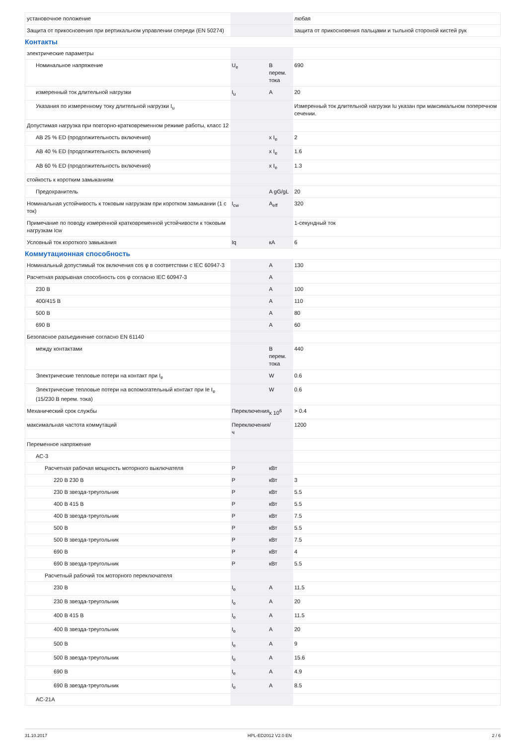| установочное положение | | | любая |
| Защита от прикосновения при вертикальном управлении спереди (EN 50274) | | | защита от прикосновения пальцами и тыльной стороной кистей рук |
Контакты
| электрические параметры | | | |
| Номинальное напряжение | U<sub>e</sub> | В перем. тока | 690 |
| измеренный ток длительной нагрузки | I<sub>u</sub> | A | 20 |
| Указания по измеренному току длительной нагрузки I<sub>u</sub> | | | Измеренный ток длительной нагрузки Iu указан при максимальном поперечном сечении. |
| Допустимая нагрузка при повторно-кратковременном режиме работы, класс 12 | | | |
| AB 25 % ED (продолжительность включения) | | x I<sub>e</sub> | 2 |
| AB 40 % ED (продолжительность включения) | | x I<sub>e</sub> | 1.6 |
| AB 60 % ED (продолжительность включения) | | x I<sub>e</sub> | 1.3 |
| стойкость к коротким замыканиям | | | |
| Предохранитель | | A gG/gL | 20 |
| Номинальная устойчивость к токовым нагрузкам при коротком замыкании (1 с ток) | I<sub>cw</sub> | A<sub>eff</sub> | 320 |
| Примечание по поводу измеренной кратковременной устойчивости к токовым нагрузкам Icw | | | 1-секундный ток |
| Условный ток короткого замыкания | Iq | кА | 6 |
Коммутационная способность
| Номинальный допустимый ток включения cos φ в соответствии с IEC 60947-3 | | A | 130 |
| Расчетная разрывная способность cos φ согласно IEC 60947-3 | | A | |
| 230 В | | A | 100 |
| 400/415 В | | A | 110 |
| 500 В | | A | 80 |
| 690 В | | A | 60 |
| Безопасное разъединение согласно EN 61140 | | | |
| между контактами | | В перем. тока | 440 |
| Электрические тепловые потери на контакт при I<sub>e</sub> | | W | 0.6 |
| Электрические тепловые потери на вспомогательный контакт при Ie I<sub>e</sub> (15/230 В перем. тока) | | W | 0.6 |
| Механический срок службы | Переключения | x 10<sup>6</sup> | > 0.4 |
| максимальная частота коммутаций | Переключения/ч | | 1200 |
| Переменное напряжение | | | |
| AC-3 | | | |
| Расчетная рабочая мощность моторного выключателя | P | кВт | |
| 220 В 230 В | P | кВт | 3 |
| 230 В звезда-треугольник | P | кВт | 5.5 |
| 400 В 415 В | P | кВт | 5.5 |
| 400 В звезда-треугольник | P | кВт | 7.5 |
| 500 В | P | кВт | 5.5 |
| 500 В звезда-треугольник | P | кВт | 7.5 |
| 690 В | P | кВт | 4 |
| 690 В звезда-треугольник | P | кВт | 5.5 |
| Расчетный рабочий ток моторного переключателя | | | |
| 230 В | I<sub>e</sub> | A | 11.5 |
| 230 В звезда-треугольник | I<sub>e</sub> | A | 20 |
| 400 В 415 В | I<sub>e</sub> | A | 11.5 |
| 400 В звезда-треугольник | I<sub>e</sub> | A | 20 |
| 500 В | I<sub>e</sub> | A | 9 |
| 500 В звезда-треугольник | I<sub>e</sub> | A | 15.6 |
| 690 В | I<sub>e</sub> | A | 4.9 |
| 690 В звезда-треугольник | I<sub>e</sub> | A | 8.5 |
| AC-21A | | | |
31.10.2017 HPL-ED2012 V2.0 EN 2 / 6